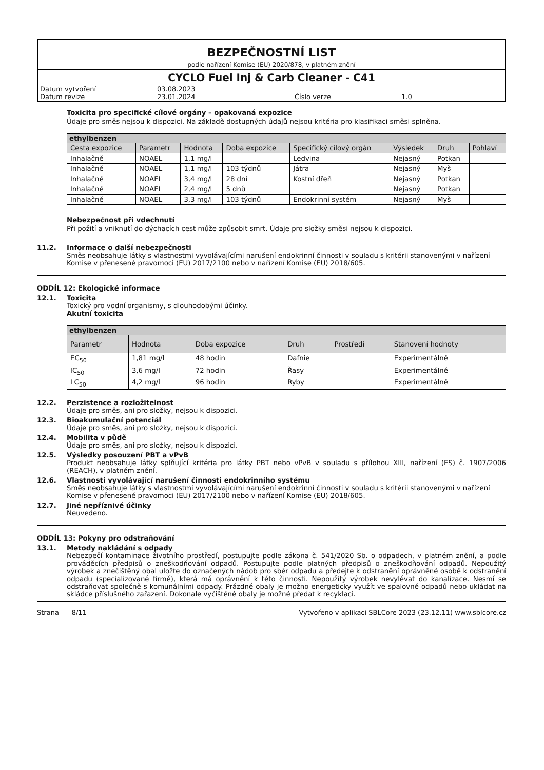BEZPEČNOSTNÍ LIST
podle nařízení Komise (EU) 2020/878, v platném znění
CYCLO Fuel Inj & Carb Cleaner - C41
| Datum vytvoření | 03.08.2023 | | |
| Datum revize | 23.01.2024 | Číslo verze | 1.0 |
Toxicita pro specifické cílové orgány – opakovaná expozice
Údaje pro směs nejsou k dispozici. Na základě dostupných údajů nejsou kritéria pro klasifikaci směsi splněna.
| ethylbenzen | | | | | | | |
| --- | --- | --- | --- | --- | --- | --- | --- |
| Cesta expozice | Parametr | Hodnota | Doba expozice | Specifický cílový orgán | Výsledek | Druh | Pohlaví |
| Inhalačně | NOAEL | 1,1 mg/l | | Ledvina | Nejasný | Potkan | |
| Inhalačně | NOAEL | 1,1 mg/l | 103 týdnů | Játra | Nejasný | Myš | |
| Inhalačně | NOAEL | 3,4 mg/l | 28 dní | Kostní dřeň | Nejasný | Potkan | |
| Inhalačně | NOAEL | 2,4 mg/l | 5 dnů | | Nejasný | Potkan | |
| Inhalačně | NOAEL | 3,3 mg/l | 103 týdnů | Endokrinní systém | Nejasný | Myš | |
Nebezpečnost při vdechnutí
Při požití a vniknutí do dýchacích cest může způsobit smrt. Údaje pro složky směsi nejsou k dispozici.
11.2. Informace o další nebezpečnosti
Směs neobsahuje látky s vlastnostmi vyvolávajícími narušení endokrinní činnosti v souladu s kritérii stanovenými v nařízení Komise v přenesené pravomoci (EU) 2017/2100 nebo v nařízení Komise (EU) 2018/605.
ODDÍL 12: Ekologické informace
12.1. Toxicita
Toxický pro vodní organismy, s dlouhodobými účinky.
Akutní toxicita
| ethylbenzen | | | | | |
| --- | --- | --- | --- | --- | --- |
| Parametr | Hodnota | Doba expozice | Druh | Prostředí | Stanovení hodnoty |
| EC<sub>50</sub> | 1,81 mg/l | 48 hodin | Dafnie | | Experimentálně |
| IC<sub>50</sub> | 3,6 mg/l | 72 hodin | Řasy | | Experimentálně |
| LC<sub>50</sub> | 4,2 mg/l | 96 hodin | Ryby | | Experimentálně |
12.2. Perzistence a rozložitelnost
Údaje pro směs, ani pro složky, nejsou k dispozici.
12.3. Bioakumulační potenciál
Údaje pro směs, ani pro složky, nejsou k dispozici.
12.4. Mobilita v půdě
Údaje pro směs, ani pro složky, nejsou k dispozici.
12.5. Výsledky posouzení PBT a vPvB
Produkt neobsahuje látky splňující kritéria pro látky PBT nebo vPvB v souladu s přílohou XIII, nařízení (ES) č. 1907/2006 (REACH), v platném znění.
12.6. Vlastnosti vyvolávající narušení činnosti endokrinního systému
Směs neobsahuje látky s vlastnostmi vyvolávajícími narušení endokrinní činnosti v souladu s kritérii stanovenými v nařízení Komise v přenesené pravomoci (EU) 2017/2100 nebo v nařízení Komise (EU) 2018/605.
12.7. Jiné nepříznivé účinky
Neuvedeno.
ODDÍL 13: Pokyny pro odstraňování
13.1. Metody nakládání s odpady
Nebezpečí kontaminace životního prostředí, postupujte podle zákona č. 541/2020 Sb. o odpadech, v platném znění, a podle prováděcích předpisů o zneškodňování odpadů. Postupujte podle platných předpisů o zneškodňování odpadů. Nepoužitý výrobek a znečištěný obal uložte do označených nádob pro sběr odpadu a předejte k odstranění oprávněné osobě k odstranění odpadu (specializované firmě), která má oprávnění k této činnosti. Nepoužitý výrobek nevylévat do kanalizace. Nesmí se odstraňovat společně s komunálními odpady. Prázdné obaly je možno energeticky využít ve spalovně odpadů nebo ukládat na skládce příslušného zařazení. Dokonale vyčištěné obaly je možné předat k recyklaci.
Strana 8/11 Vytvořeno v aplikaci SBLCore 2023 (23.12.11) www.sblcore.cz